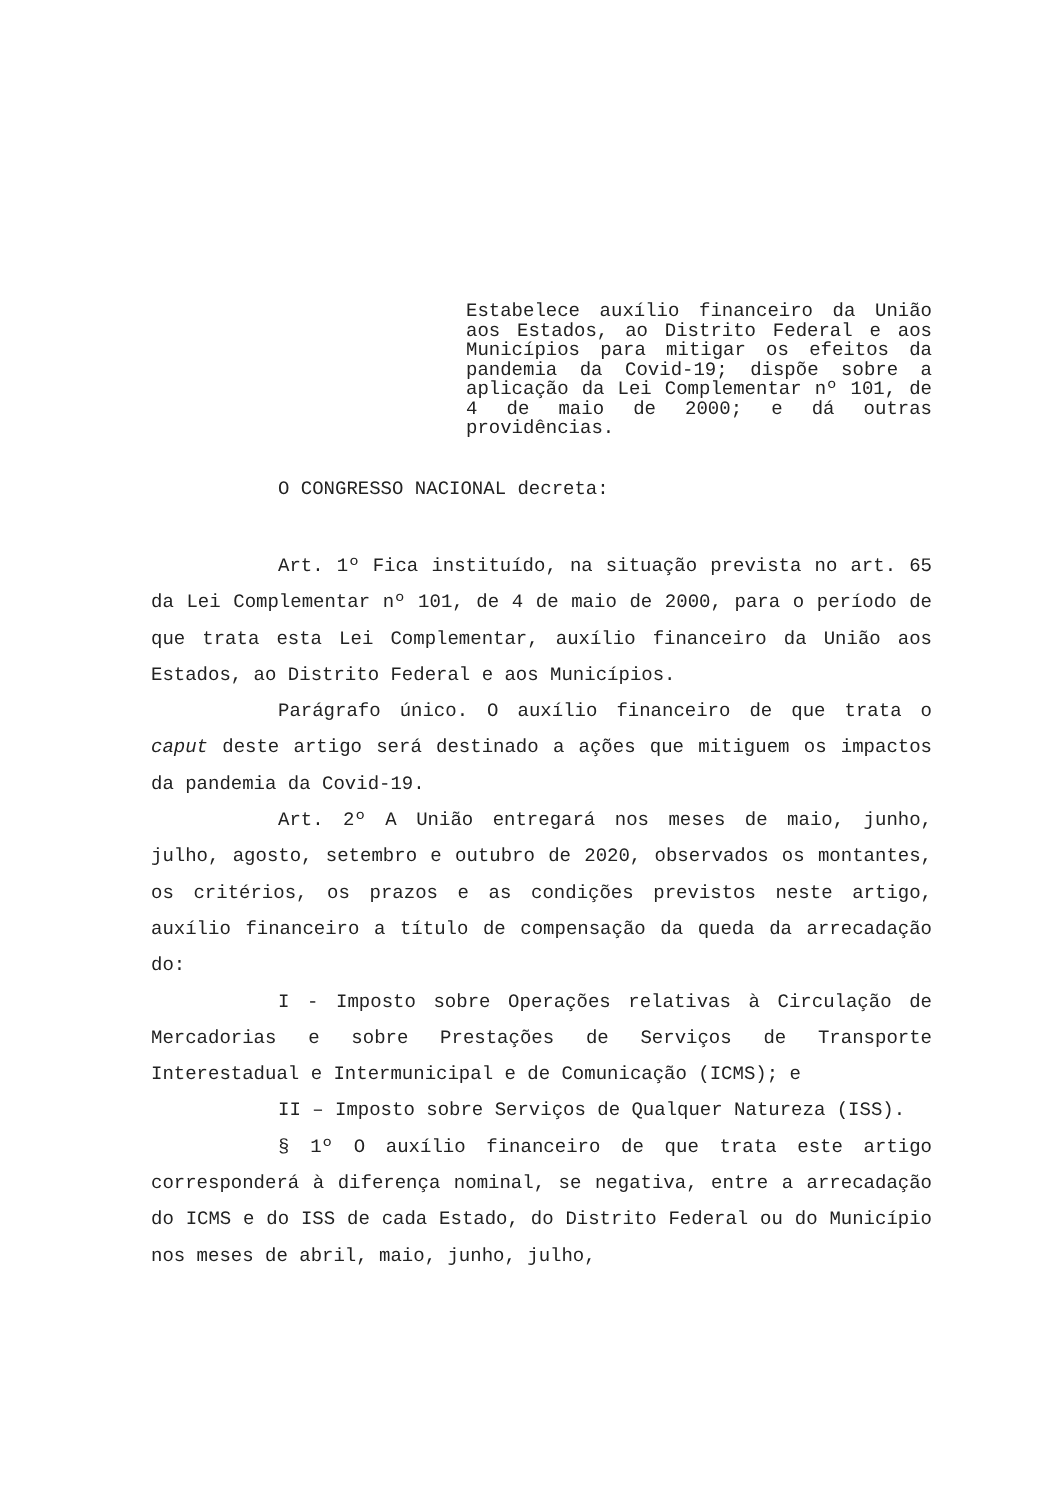Estabelece auxílio financeiro da União aos Estados, ao Distrito Federal e aos Municípios para mitigar os efeitos da pandemia da Covid-19; dispõe sobre a aplicação da Lei Complementar nº 101, de 4 de maio de 2000; e dá outras providências.
O CONGRESSO NACIONAL decreta:
Art. 1º Fica instituído, na situação prevista no art. 65 da Lei Complementar nº 101, de 4 de maio de 2000, para o período de que trata esta Lei Complementar, auxílio financeiro da União aos Estados, ao Distrito Federal e aos Municípios.
Parágrafo único. O auxílio financeiro de que trata o caput deste artigo será destinado a ações que mitiguem os impactos da pandemia da Covid-19.
Art. 2º A União entregará nos meses de maio, junho, julho, agosto, setembro e outubro de 2020, observados os montantes, os critérios, os prazos e as condições previstos neste artigo, auxílio financeiro a título de compensação da queda da arrecadação do:
I - Imposto sobre Operações relativas à Circulação de Mercadorias e sobre Prestações de Serviços de Transporte Interestadual e Intermunicipal e de Comunicação (ICMS); e
II – Imposto sobre Serviços de Qualquer Natureza (ISS).
§ 1º O auxílio financeiro de que trata este artigo corresponderá à diferença nominal, se negativa, entre a arrecadação do ICMS e do ISS de cada Estado, do Distrito Federal ou do Município nos meses de abril, maio, junho, julho,